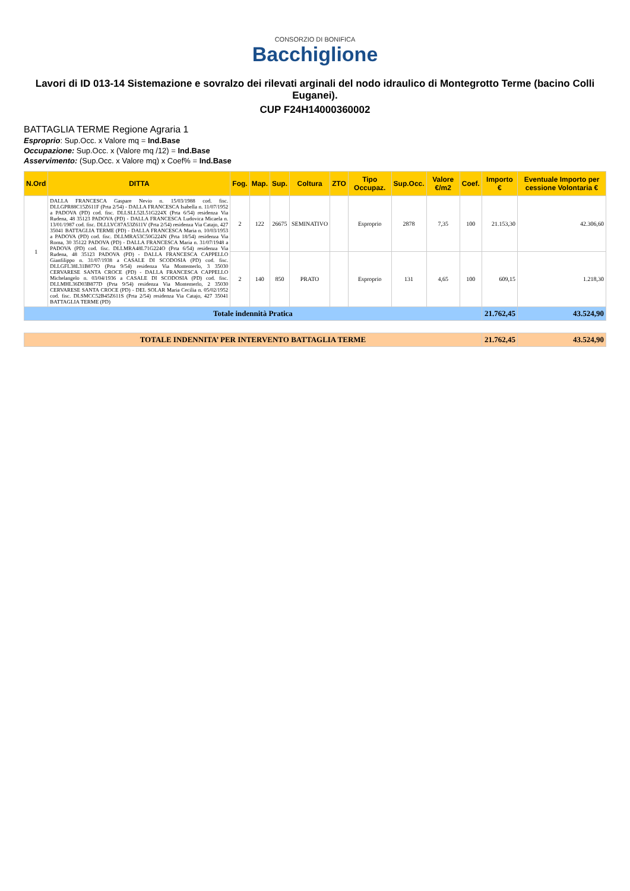CONSORZIO DI BONIFICA
Bacchiglione
Lavori di ID 013-14 Sistemazione e sovralzo dei rilevati arginali del nodo idraulico di Montegrotto Terme (bacino Colli Euganei).
CUP F24H14000360002
BATTAGLIA TERME Regione Agraria 1
Esproprio: Sup.Occ. x Valore mq = Ind.Base
Occupazione: Sup.Occ. x (Valore mq /12) = Ind.Base
Asservimento: (Sup.Occ. x Valore mq) x Coef% = Ind.Base
| N.Ord | DITTA | Fog. | Map. | Sup. | Coltura | ZTO | Tipo Occupaz. | Sup.Occ. | Valore €/m2 | Coef. | Importo € | Eventuale Importo per cessione Volontaria € |
| --- | --- | --- | --- | --- | --- | --- | --- | --- | --- | --- | --- | --- |
| 1 | DALLA FRANCESCA Gaspare Nevio n. 15/03/1988 cod. fisc. DLLGPR88C15Z611F (Prta 2/54) - DALLA FRANCESCA Isabella n. 11/07/1952 a PADOVA (PD) cod. fisc. DLLSLL52L51G224X (Prta 6/54) residenza Via Rudena, 48 35123 PADOVA (PD) - DALLA FRANCESCA Ludovica Micaela n. 13/01/1987 cod. fisc. DLLLVC87A53Z611V (Prta 2/54) residenza Via Catajo, 427 35041 BATTAGLIA TERME (PD) - DALLA FRANCESCA Maria n. 10/03/1953 a PADOVA (PD) cod. fisc. DLLMRA53C50G224N (Prta 18/54) residenza Via Roma, 30 35122 PADOVA (PD) - DALLA FRANCESCA Maria n. 31/07/1948 a PADOVA (PD) cod. fisc. DLLMRA48L71G224O (Prta 6/54) residenza Via Rudena, 48 35123 PADOVA (PD) - DALLA FRANCESCA CAPPELLO Gianfilippo n. 31/07/1938 a CASALE DI SCODOSIA (PD) cod. fisc. DLLGFL38L31B877O (Prta 9/54) residenza Via Montemerlo, 3 35030 CERVARESE SANTA CROCE (PD) - DALLA FRANCESCA CAPPELLO Michelangelo n. 03/04/1936 a CASALE DI SCODOSIA (PD) cod. fisc. DLLMHL36D03B877D (Prta 9/54) residenza Via Montemerlo, 2 35030 CERVARESE SANTA CROCE (PD) - DEL SOLAR Maria Cecilia n. 05/02/1952 cod. fisc. DLSMCC52B45Z611S (Prta 2/54) residenza Via Catajo, 427 35041 BATTAGLIA TERME (PD) | 2 | 122 | 26675 | SEMINATIVO | | Esproprio | 2878 | 7,35 | 100 | 21.153,30 | 42.306,60 |
| | | 2 | 140 | 850 | PRATO | | Esproprio | 131 | 4,65 | 100 | 609,15 | 1.218,30 |
| Totale indennità Pratica | | | | | | | | | | | 21.762,45 | 43.524,90 |
| TOTALE INDENNITA’ PER INTERVENTO BATTAGLIA TERME | | | | | | | | | | | 21.762,45 | 43.524,90 |